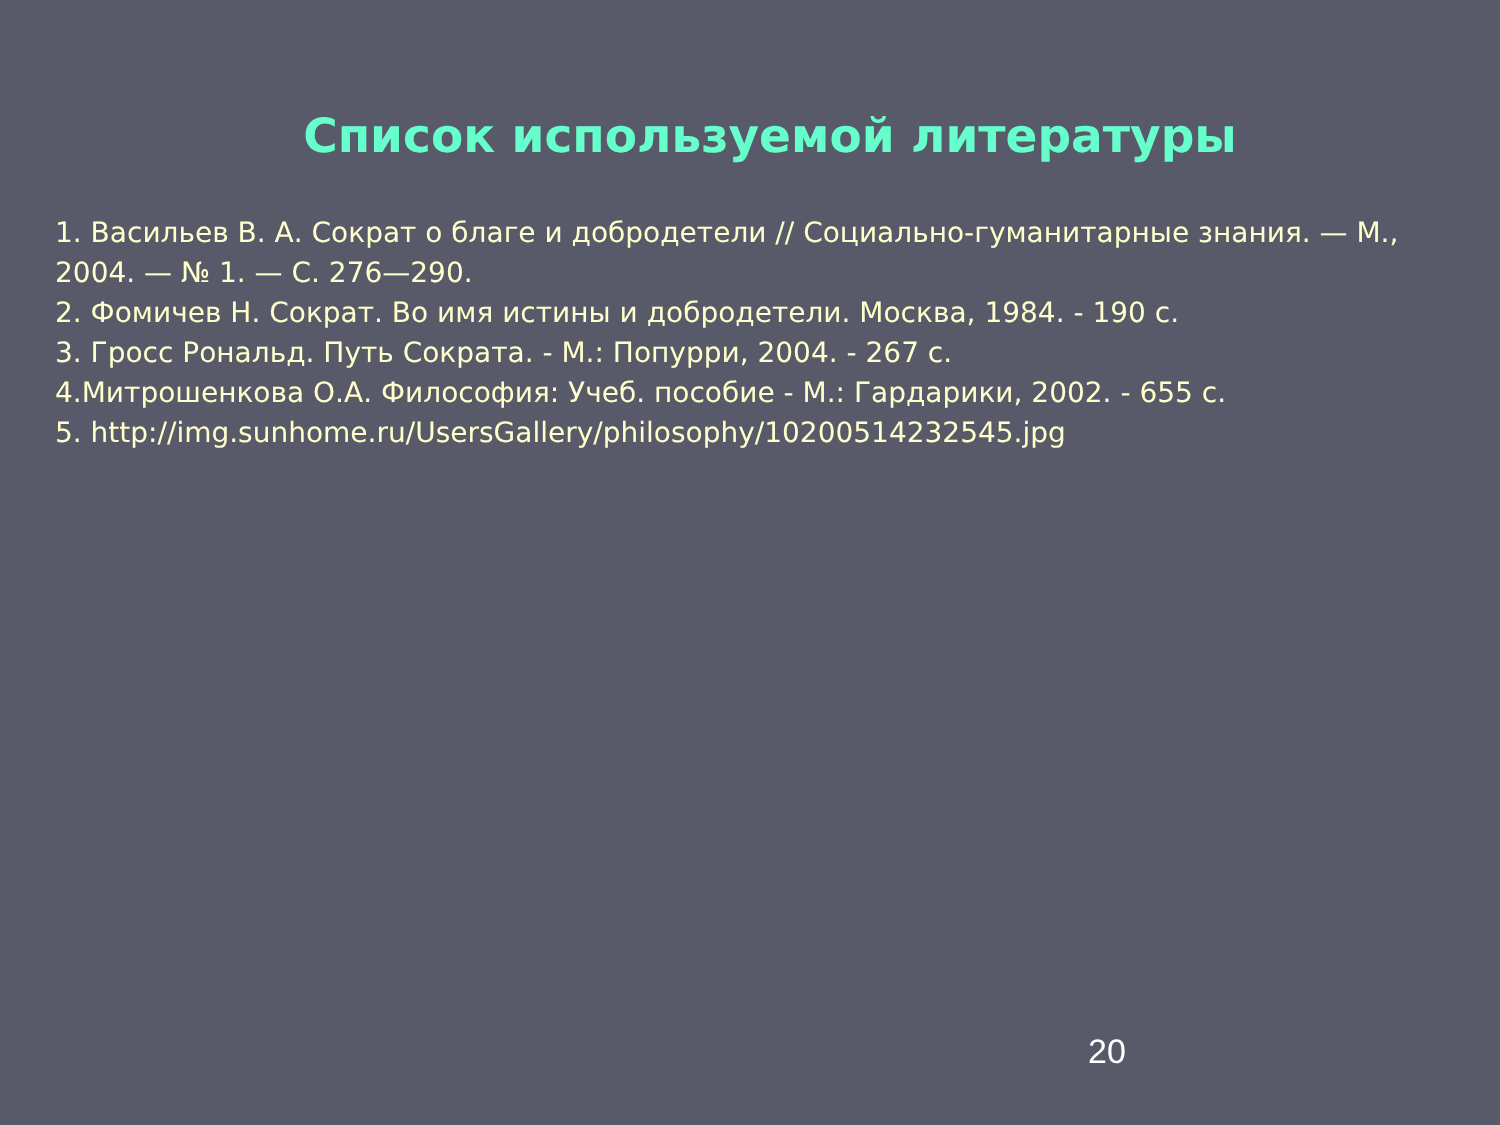Список используемой литературы
1. Васильев В. А. Сократ о благе и добродетели // Социально-гуманитарные знания. — М., 2004. — № 1. — С. 276—290.
2. Фомичев Н. Сократ. Во имя истины и добродетели. Москва, 1984. - 190 с.
3. Гросс Рональд. Путь Сократа. - М.: Попурри, 2004. - 267 с.
4.Митрошенкова О.А. Философия: Учеб. пособие - М.: Гардарики, 2002. - 655 с.
5. http://img.sunhome.ru/UsersGallery/philosophy/10200514232545.jpg
20